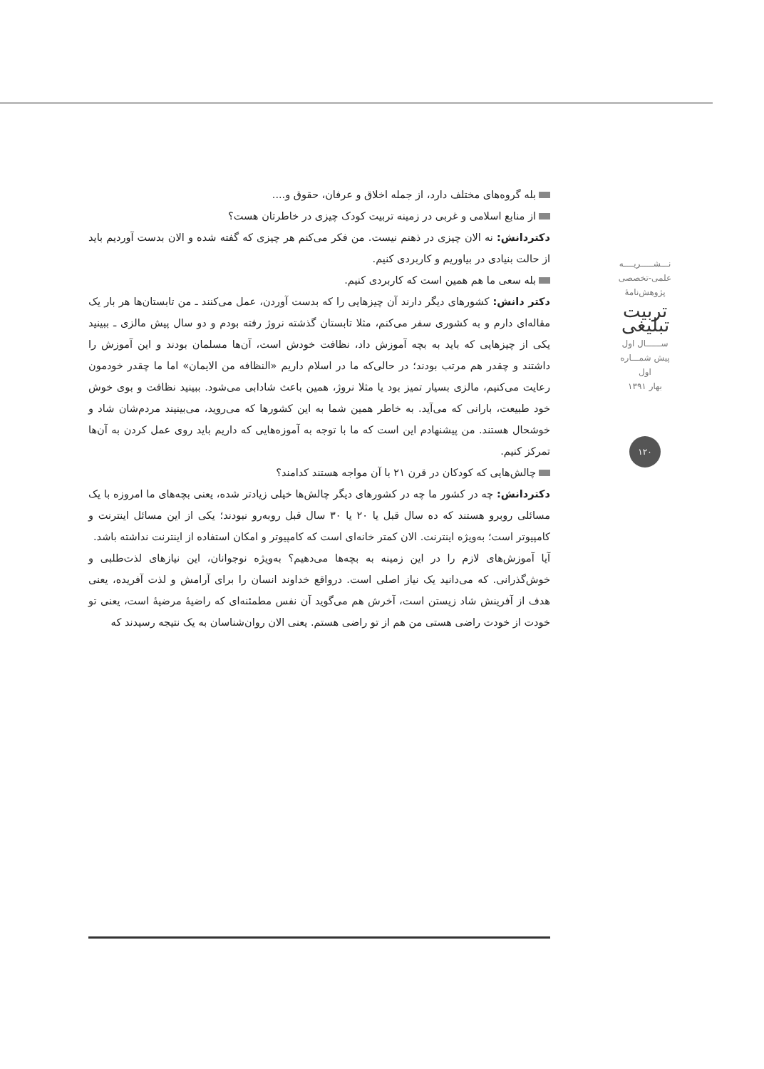نـــشـــــريــــه
علمی-تخصصی
پژوهش‌نامهٔ
تربیت تبلیغی
ســــــال اول
پیش شمـــاره اول
بهار ۱۳۹۱
۱۲۰
بله گروه‌های مختلف دارد، از جمله اخلاق و عرفان، حقوق و....
از منابع اسلامی و غربی در زمینه تربیت کودک چیزی در خاطرتان هست؟
دکتردانش: نه الان چیزی در ذهنم نیست. من فکر می‌کنم هر چیزی که گفته شده و الان بدست آوردیم باید از حالت بنیادی در بیاوریم و کاربردی کنیم.
بله سعی ما هم همین است که کاربردی کنیم.
دکتر دانش: کشورهای دیگر دارند آن چیزهایی را که بدست آوردن، عمل می‌کنند ـ من تابستان‌ها هر بار یک مقاله‌ای دارم و به کشوری سفر می‌کنم، مثلا تابستان گذشته نروژ رفته بودم و دو سال پیش مالزی ـ ببینید یکی از چیزهایی که باید به بچه آموزش داد، نظافت خودش است، آن‌ها مسلمان بودند و این آموزش را داشتند و چقدر هم مرتب بودند؛ در حالی‌که ما در اسلام داریم «النظافه من الایمان» اما ما چقدر خودمون رعایت می‌کنیم، مالزی بسیار تمیز بود یا مثلا نروژ، همین باعث شادابی می‌شود. ببینید نظافت و بوی خوش خود طبیعت، بارانی که می‌آید. به خاطر همین شما به این کشورها که می‌روید، می‌بینیند مردم‌شان شاد و خوشحال هستند. من پیشنهادم این است که ما با توجه به آموزه‌هایی که داریم باید روی عمل کردن به آن‌ها تمرکز کنیم.
چالش‌هایی که کودکان در قرن ۲۱ با آن مواجه هستند کدامند؟
دکتردانش: چه در کشور ما چه در کشورهای دیگر چالش‌ها خیلی زیادتر شده، یعنی بچه‌های ما امروزه با یک مسائلی روبرو هستند که ده سال قبل یا ۲۰ یا ۳۰ سال قبل روبه‌رو نبودند؛ یکی از این مسائل اینترنت و کامپیوتر است؛ به‌ویژه اینترنت. الان کمتر خانه‌ای است که کامپیوتر و امکان استفاده از اینترنت نداشته باشد.
آیا آموزش‌های لازم را در این زمینه به بچه‌ها می‌دهیم؟ به‌ویژه نوجوانان، این نیازهای لذت‌طلبی و خوش‌گذرانی. که می‌دانید یک نیاز اصلی است. درواقع خداوند انسان را برای آرامش و لذت آفریده، یعنی هدف از آفرینش شاد زیستن است، آخرش هم می‌گوید آن نفس مطمئنه‌ای که راضیهٔ مرضیهٔ است، یعنی تو خودت از خودت راضی هستی من هم از تو راضی هستم. یعنی الان روان‌شناسان به یک نتیجه رسیدند که